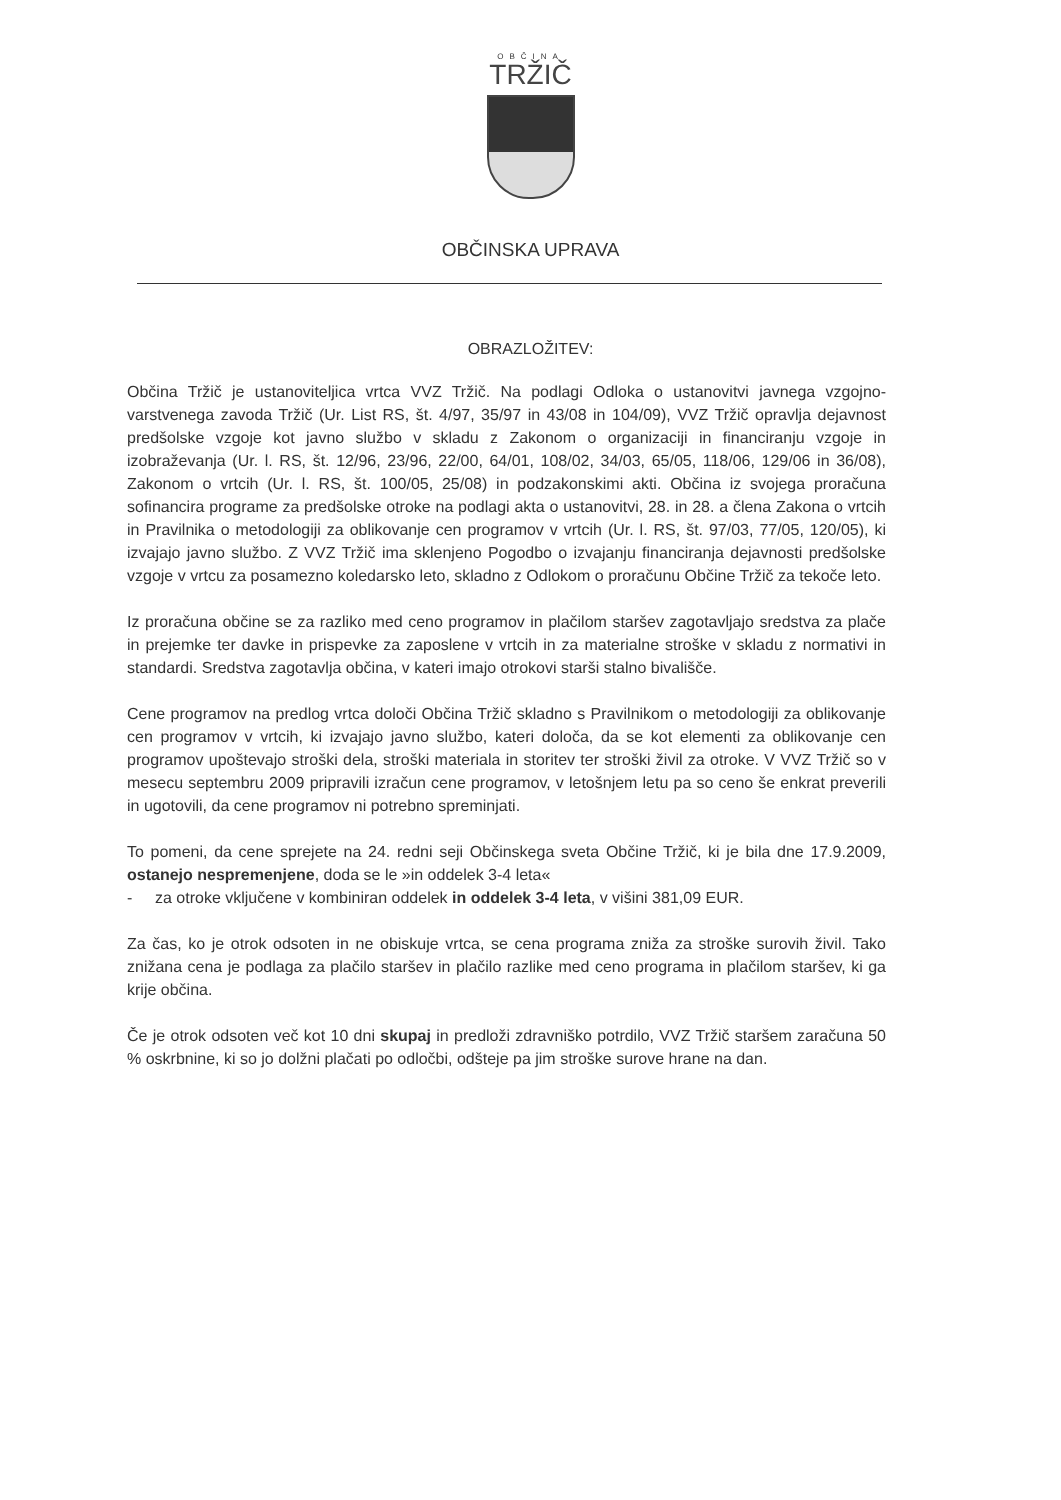OBČINA
TRŽIČ
OBČINSKA UPRAVA
OBRAZLOŽITEV:
Občina Tržič je ustanoviteljica vrtca VVZ Tržič. Na podlagi Odloka o ustanovitvi javnega vzgojno-varstvenega zavoda Tržič (Ur. List RS, št. 4/97, 35/97 in 43/08 in 104/09), VVZ Tržič opravlja dejavnost predšolske vzgoje kot javno službo v skladu z Zakonom o organizaciji in financiranju vzgoje in izobraževanja (Ur. l. RS, št. 12/96, 23/96, 22/00, 64/01, 108/02, 34/03, 65/05, 118/06, 129/06 in 36/08), Zakonom o vrtcih (Ur. l. RS, št. 100/05, 25/08) in podzakonskimi akti. Občina iz svojega proračuna sofinancira programe za predšolske otroke na podlagi akta o ustanovitvi, 28. in 28. a člena Zakona o vrtcih in Pravilnika o metodologiji za oblikovanje cen programov v vrtcih (Ur. l. RS, št. 97/03, 77/05, 120/05), ki izvajajo javno službo. Z VVZ Tržič ima sklenjeno Pogodbo o izvajanju financiranja dejavnosti predšolske vzgoje v vrtcu za posamezno koledarsko leto, skladno z Odlokom o proračunu Občine Tržič za tekoče leto.
Iz proračuna občine se za razliko med ceno programov in plačilom staršev zagotavljajo sredstva za plače in prejemke ter davke in prispevke za zaposlene v vrtcih in za materialne stroške v skladu z normativi in standardi. Sredstva zagotavlja občina, v kateri imajo otrokovi starši stalno bivališče.
Cene programov na predlog vrtca določi Občina Tržič skladno s Pravilnikom o metodologiji za oblikovanje cen programov v vrtcih, ki izvajajo javno službo, kateri določa, da se kot elementi za oblikovanje cen programov upoštevajo stroški dela, stroški materiala in storitev ter stroški živil za otroke. V VVZ Tržič so v mesecu septembru 2009 pripravili izračun cene programov, v letošnjem letu pa so ceno še enkrat preverili in ugotovili, da cene programov ni potrebno spreminjati.
To pomeni, da cene sprejete na 24. redni seji Občinskega sveta Občine Tržič, ki je bila dne 17.9.2009, ostanejo nespremenjene, doda se le »in oddelek 3-4 leta«
- za otroke vključene v kombiniran oddelek in oddelek 3-4 leta, v višini 381,09 EUR.
Za čas, ko je otrok odsoten in ne obiskuje vrtca, se cena programa zniža za stroške surovih živil. Tako znižana cena je podlaga za plačilo staršev in plačilo razlike med ceno programa in plačilom staršev, ki ga krije občina.
Če je otrok odsoten več kot 10 dni skupaj in predloži zdravniško potrdilo, VVZ Tržič staršem zaračuna 50 % oskrbnine, ki so jo dolžni plačati po odločbi, odšteje pa jim stroške surove hrane na dan.